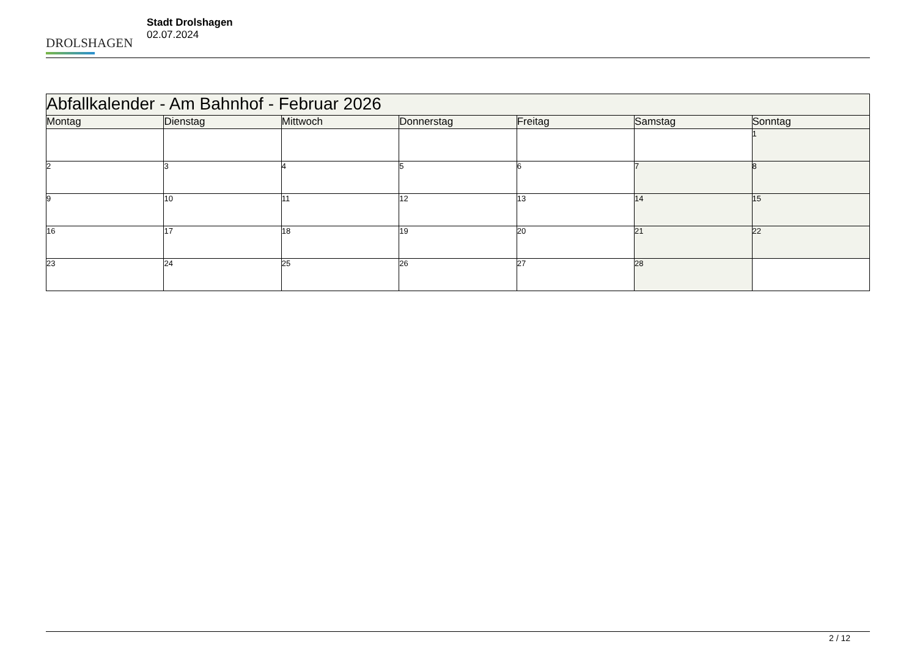DROLSHAGEN
Stadt Drolshagen
02.07.2024
| Abfallkalender - Am Bahnhof - Februar 2026 | | | | | | |
| --- | --- | --- | --- | --- | --- | --- |
| Montag | Dienstag | Mittwoch | Donnerstag | Freitag | Samstag | Sonntag |
| | | | | | | 1 |
| 2 | 3 | 4 | 5 | 6 | 7 | 8 |
| 9 | 10 | 11 | 12 | 13 | 14 | 15 |
| 16 | 17 | 18 | 19 | 20 | 21 | 22 |
| 23 | 24 | 25 | 26 | 27 | 28 | |
2 / 12